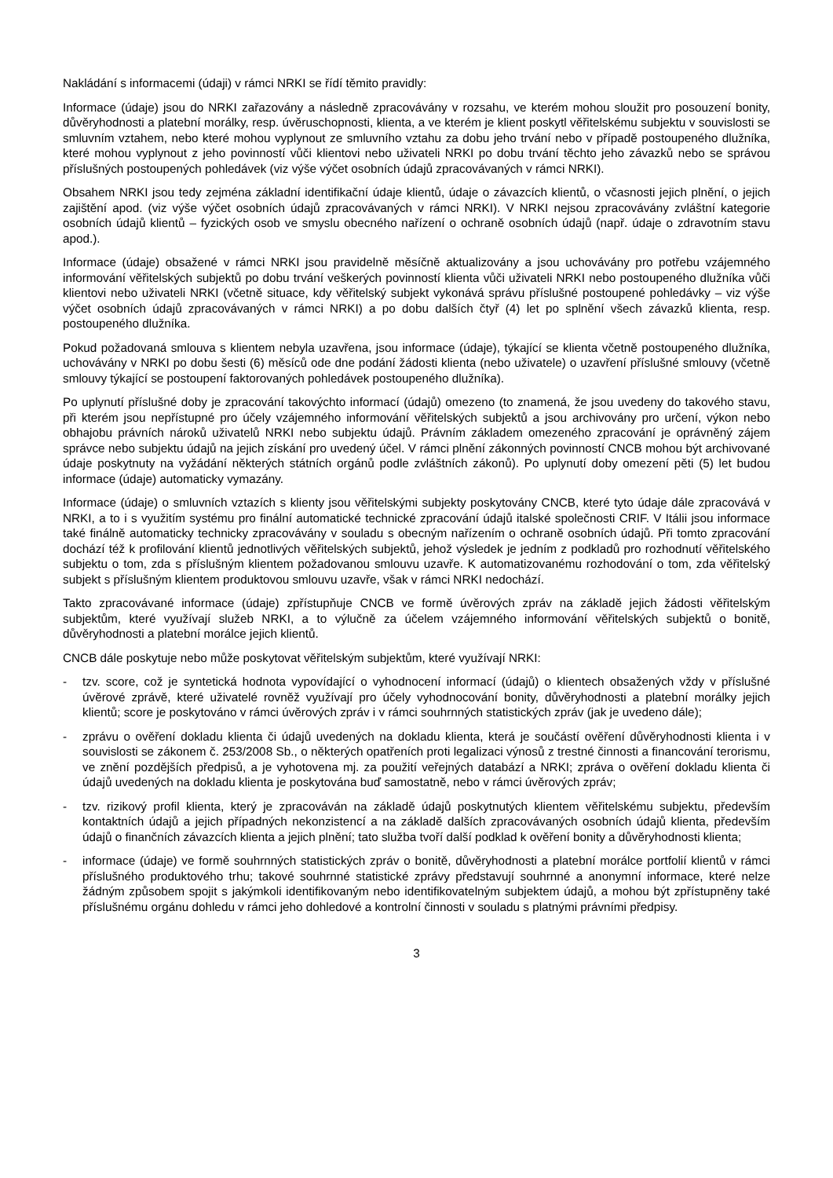Nakládání s informacemi (údaji) v rámci NRKI se řídí těmito pravidly:
Informace (údaje) jsou do NRKI zařazovány a následně zpracovávány v rozsahu, ve kterém mohou sloužit pro posouzení bonity, důvěryhodnosti a platební morálky, resp. úvěruschopnosti, klienta, a ve kterém je klient poskytl věřitelskému subjektu v souvislosti se smluvním vztahem, nebo které mohou vyplynout ze smluvního vztahu za dobu jeho trvání nebo v případě postoupeného dlužníka, které mohou vyplynout z jeho povinností vůči klientovi nebo uživateli NRKI po dobu trvání těchto jeho závazků nebo se správou příslušných postoupených pohledávek (viz výše výčet osobních údajů zpracovávaných v rámci NRKI).
Obsahem NRKI jsou tedy zejména základní identifikační údaje klientů, údaje o závazcích klientů, o včasnosti jejich plnění, o jejich zajištění apod. (viz výše výčet osobních údajů zpracovávaných v rámci NRKI). V NRKI nejsou zpracovávány zvláštní kategorie osobních údajů klientů – fyzických osob ve smyslu obecného nařízení o ochraně osobních údajů (např. údaje o zdravotním stavu apod.).
Informace (údaje) obsažené v rámci NRKI jsou pravidelně měsíčně aktualizovány a jsou uchovávány pro potřebu vzájemného informování věřitelských subjektů po dobu trvání veškerých povinností klienta vůči uživateli NRKI nebo postoupeného dlužníka vůči klientovi nebo uživateli NRKI (včetně situace, kdy věřitelský subjekt vykonává správu příslušné postoupené pohledávky – viz výše výčet osobních údajů zpracovávaných v rámci NRKI) a po dobu dalších čtyř (4) let po splnění všech závazků klienta, resp. postoupeného dlužníka.
Pokud požadovaná smlouva s klientem nebyla uzavřena, jsou informace (údaje), týkající se klienta včetně postoupeného dlužníka, uchovávány v NRKI po dobu šesti (6) měsíců ode dne podání žádosti klienta (nebo uživatele) o uzavření příslušné smlouvy (včetně smlouvy týkající se postoupení faktorovaných pohledávek postoupeného dlužníka).
Po uplynutí příslušné doby je zpracování takovýchto informací (údajů) omezeno (to znamená, že jsou uvedeny do takového stavu, při kterém jsou nepřístupné pro účely vzájemného informování věřitelských subjektů a jsou archivovány pro určení, výkon nebo obhajobu právních nároků uživatelů NRKI nebo subjektu údajů. Právním základem omezeného zpracování je oprávněný zájem správce nebo subjektu údajů na jejich získání pro uvedený účel. V rámci plnění zákonných povinností CNCB mohou být archivované údaje poskytnuty na vyžádání některých státních orgánů podle zvláštních zákonů). Po uplynutí doby omezení pěti (5) let budou informace (údaje) automaticky vymazány.
Informace (údaje) o smluvních vztazích s klienty jsou věřitelskými subjekty poskytovány CNCB, které tyto údaje dále zpracovává v NRKI, a to i s využitím systému pro finální automatické technické zpracování údajů italské společnosti CRIF. V Itálii jsou informace také finálně automaticky technicky zpracovávány v souladu s obecným nařízením o ochraně osobních údajů. Při tomto zpracování dochází též k profilování klientů jednotlivých věřitelských subjektů, jehož výsledek je jedním z podkladů pro rozhodnutí věřitelského subjektu o tom, zda s příslušným klientem požadovanou smlouvu uzavře. K automatizovanému rozhodování o tom, zda věřitelský subjekt s příslušným klientem produktovou smlouvu uzavře, však v rámci NRKI nedochází.
Takto zpracovávané informace (údaje) zpřístupňuje CNCB ve formě úvěrových zpráv na základě jejich žádosti věřitelským subjektům, které využívají služeb NRKI, a to výlučně za účelem vzájemného informování věřitelských subjektů o bonitě, důvěryhodnosti a platební morálce jejich klientů.
CNCB dále poskytuje nebo může poskytovat věřitelským subjektům, které využívají NRKI:
- tzv. score, což je syntetická hodnota vypovídající o vyhodnocení informací (údajů) o klientech obsažených vždy v příslušné úvěrové zprávě, které uživatelé rovněž využívají pro účely vyhodnocování bonity, důvěryhodnosti a platební morálky jejich klientů; score je poskytováno v rámci úvěrových zpráv i v rámci souhrnných statistických zpráv (jak je uvedeno dále);
- zprávu o ověření dokladu klienta či údajů uvedených na dokladu klienta, která je součástí ověření důvěryhodnosti klienta i v souvislosti se zákonem č. 253/2008 Sb., o některých opatřeních proti legalizaci výnosů z trestné činnosti a financování terorismu, ve znění pozdějších předpisů, a je vyhotovena mj. za použití veřejných databází a NRKI; zpráva o ověření dokladu klienta či údajů uvedených na dokladu klienta je poskytována buď samostatně, nebo v rámci úvěrových zpráv;
- tzv. rizikový profil klienta, který je zpracováván na základě údajů poskytnutých klientem věřitelskému subjektu, především kontaktních údajů a jejich případných nekonzistencí a na základě dalších zpracovávaných osobních údajů klienta, především údajů o finančních závazcích klienta a jejich plnění; tato služba tvoří další podklad k ověření bonity a důvěryhodnosti klienta;
- informace (údaje) ve formě souhrnných statistických zpráv o bonitě, důvěryhodnosti a platební morálce portfolií klientů v rámci příslušného produktového trhu; takové souhrnné statistické zprávy představují souhrnné a anonymní informace, které nelze žádným způsobem spojit s jakýmkoli identifikovaným nebo identifikovatelným subjektem údajů, a mohou být zpřístupněny také příslušnému orgánu dohledu v rámci jeho dohledové a kontrolní činnosti v souladu s platnými právními předpisy.
3